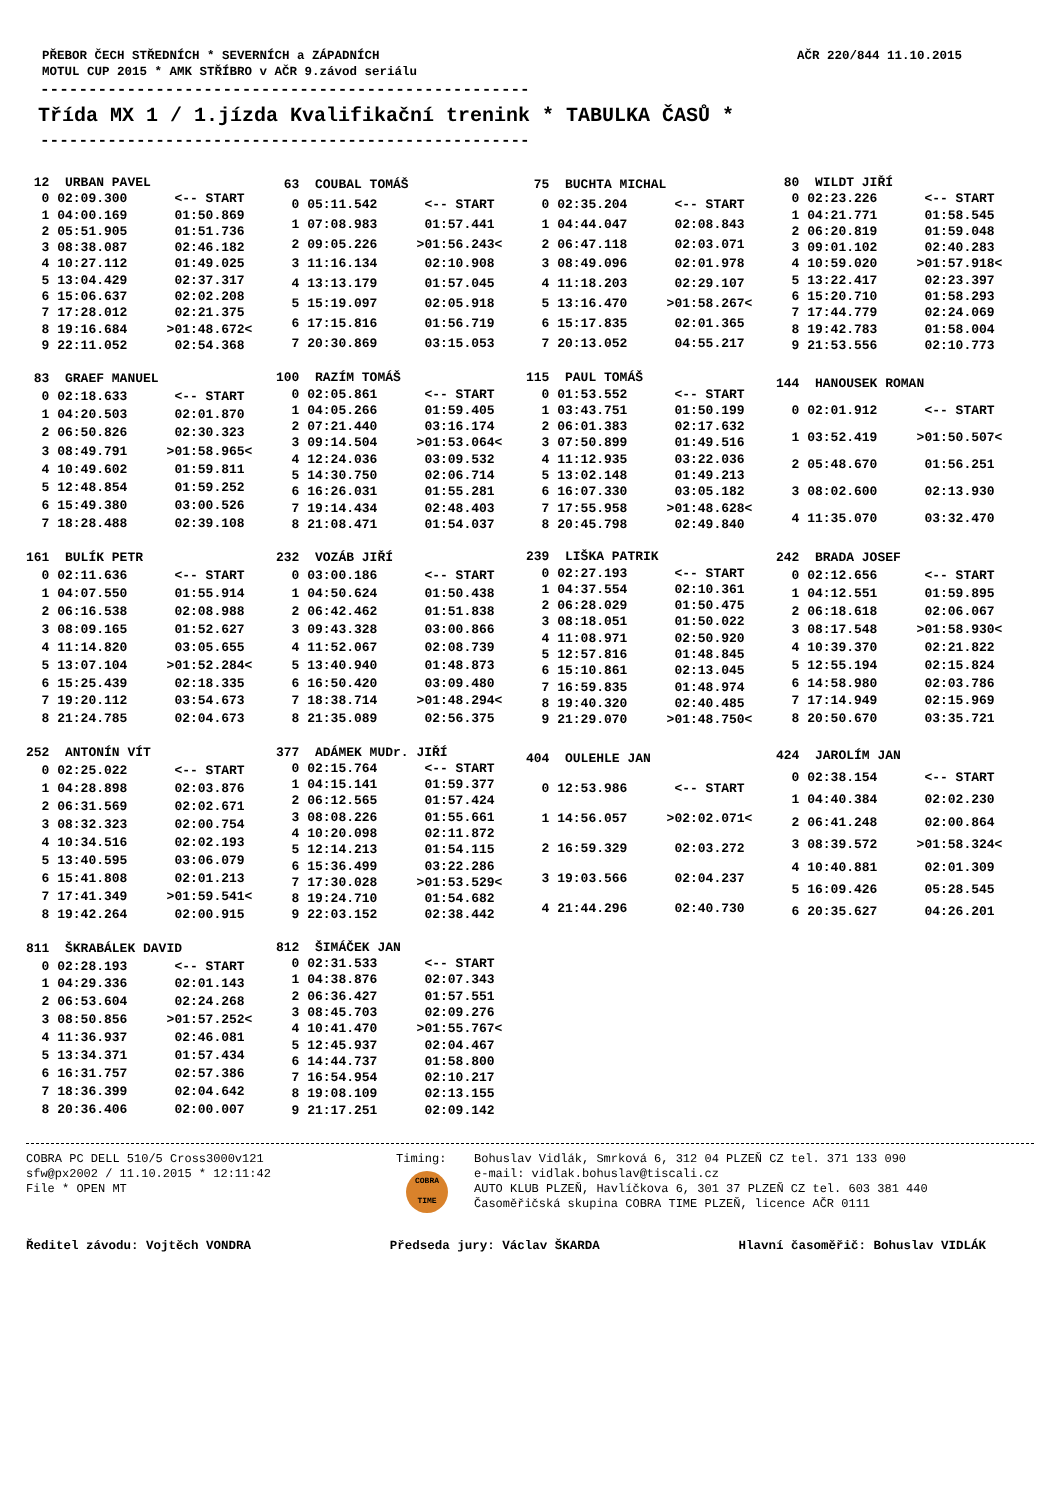PŘEBOR ČECH STŘEDNÍCH * SEVERNÍCH a ZÁPADNÍCH
MOTUL CUP 2015 * AMK STŘÍBRO v AČR 9.závod seriálu AČR 220/844 11.10.2015
---------------------------------------------------
Třída MX 1 / 1.jízda Kvalifikační trenink * TABULKA ČASŮ *
---------------------------------------------------
| 12 URBAN PAVEL | |
| --- | --- |
| 0 02:09.300 | <-- START |
| 1 04:00.169 | 01:50.869 |
| 2 05:51.905 | 01:51.736 |
| 3 08:38.087 | 02:46.182 |
| 4 10:27.112 | 01:49.025 |
| 5 13:04.429 | 02:37.317 |
| 6 15:06.637 | 02:02.208 |
| 7 17:28.012 | 02:21.375 |
| 8 19:16.684 | >01:48.672< |
| 9 22:11.052 | 02:54.368 |
| 63 COUBAL TOMÁŠ | |
| --- | --- |
| 0 05:11.542 | <-- START |
| 1 07:08.983 | 01:57.441 |
| 2 09:05.226 | >01:56.243< |
| 3 11:16.134 | 02:10.908 |
| 4 13:13.179 | 01:57.045 |
| 5 15:19.097 | 02:05.918 |
| 6 17:15.816 | 01:56.719 |
| 7 20:30.869 | 03:15.053 |
| 75 BUCHTA MICHAL | |
| --- | --- |
| 0 02:35.204 | <-- START |
| 1 04:44.047 | 02:08.843 |
| 2 06:47.118 | 02:03.071 |
| 3 08:49.096 | 02:01.978 |
| 4 11:18.203 | 02:29.107 |
| 5 13:16.470 | >01:58.267< |
| 6 15:17.835 | 02:01.365 |
| 7 20:13.052 | 04:55.217 |
| 80 WILDT JIŘÍ | |
| --- | --- |
| 0 02:23.226 | <-- START |
| 1 04:21.771 | 01:58.545 |
| 2 06:20.819 | 01:59.048 |
| 3 09:01.102 | 02:40.283 |
| 4 10:59.020 | >01:57.918< |
| 5 13:22.417 | 02:23.397 |
| 6 15:20.710 | 01:58.293 |
| 7 17:44.779 | 02:24.069 |
| 8 19:42.783 | 01:58.004 |
| 9 21:53.556 | 02:10.773 |
| 83 GRAEF MANUEL | |
| --- | --- |
| 0 02:18.633 | <-- START |
| 1 04:20.503 | 02:01.870 |
| 2 06:50.826 | 02:30.323 |
| 3 08:49.791 | >01:58.965< |
| 4 10:49.602 | 01:59.811 |
| 5 12:48.854 | 01:59.252 |
| 6 15:49.380 | 03:00.526 |
| 7 18:28.488 | 02:39.108 |
| 100 RAZÍM TOMÁŠ | |
| --- | --- |
| 0 02:05.861 | <-- START |
| 1 04:05.266 | 01:59.405 |
| 2 07:21.440 | 03:16.174 |
| 3 09:14.504 | >01:53.064< |
| 4 12:24.036 | 03:09.532 |
| 5 14:30.750 | 02:06.714 |
| 6 16:26.031 | 01:55.281 |
| 7 19:14.434 | 02:48.403 |
| 8 21:08.471 | 01:54.037 |
| 115 PAUL TOMÁŠ | |
| --- | --- |
| 0 01:53.552 | <-- START |
| 1 03:43.751 | 01:50.199 |
| 2 06:01.383 | 02:17.632 |
| 3 07:50.899 | 01:49.516 |
| 4 11:12.935 | 03:22.036 |
| 5 13:02.148 | 01:49.213 |
| 6 16:07.330 | 03:05.182 |
| 7 17:55.958 | >01:48.628< |
| 8 20:45.798 | 02:49.840 |
| 144 HANOUSEK ROMAN | |
| --- | --- |
| 0 02:01.912 | <-- START |
| 1 03:52.419 | >01:50.507< |
| 2 05:48.670 | 01:56.251 |
| 3 08:02.600 | 02:13.930 |
| 4 11:35.070 | 03:32.470 |
| 161 BULÍK PETR | |
| --- | --- |
| 0 02:11.636 | <-- START |
| 1 04:07.550 | 01:55.914 |
| 2 06:16.538 | 02:08.988 |
| 3 08:09.165 | 01:52.627 |
| 4 11:14.820 | 03:05.655 |
| 5 13:07.104 | >01:52.284< |
| 6 15:25.439 | 02:18.335 |
| 7 19:20.112 | 03:54.673 |
| 8 21:24.785 | 02:04.673 |
| 232 VOZÁB JIŘÍ | |
| --- | --- |
| 0 03:00.186 | <-- START |
| 1 04:50.624 | 01:50.438 |
| 2 06:42.462 | 01:51.838 |
| 3 09:43.328 | 03:00.866 |
| 4 11:52.067 | 02:08.739 |
| 5 13:40.940 | 01:48.873 |
| 6 16:50.420 | 03:09.480 |
| 7 18:38.714 | >01:48.294< |
| 8 21:35.089 | 02:56.375 |
| 239 LIŠKA PATRIK | |
| --- | --- |
| 0 02:27.193 | <-- START |
| 1 04:37.554 | 02:10.361 |
| 2 06:28.029 | 01:50.475 |
| 3 08:18.051 | 01:50.022 |
| 4 11:08.971 | 02:50.920 |
| 5 12:57.816 | 01:48.845 |
| 6 15:10.861 | 02:13.045 |
| 7 16:59.835 | 01:48.974 |
| 8 19:40.320 | 02:40.485 |
| 9 21:29.070 | >01:48.750< |
| 242 BRADA JOSEF | |
| --- | --- |
| 0 02:12.656 | <-- START |
| 1 04:12.551 | 01:59.895 |
| 2 06:18.618 | 02:06.067 |
| 3 08:17.548 | >01:58.930< |
| 4 10:39.370 | 02:21.822 |
| 5 12:55.194 | 02:15.824 |
| 6 14:58.980 | 02:03.786 |
| 7 17:14.949 | 02:15.969 |
| 8 20:50.670 | 03:35.721 |
| 252 ANTONÍN VÍT | |
| --- | --- |
| 0 02:25.022 | <-- START |
| 1 04:28.898 | 02:03.876 |
| 2 06:31.569 | 02:02.671 |
| 3 08:32.323 | 02:00.754 |
| 4 10:34.516 | 02:02.193 |
| 5 13:40.595 | 03:06.079 |
| 6 15:41.808 | 02:01.213 |
| 7 17:41.349 | >01:59.541< |
| 8 19:42.264 | 02:00.915 |
| 377 ADÁMEK MUDr. JIŘÍ | |
| --- | --- |
| 0 02:15.764 | <-- START |
| 1 04:15.141 | 01:59.377 |
| 2 06:12.565 | 01:57.424 |
| 3 08:08.226 | 01:55.661 |
| 4 10:20.098 | 02:11.872 |
| 5 12:14.213 | 01:54.115 |
| 6 15:36.499 | 03:22.286 |
| 7 17:30.028 | >01:53.529< |
| 8 19:24.710 | 01:54.682 |
| 9 22:03.152 | 02:38.442 |
| 404 OULEHLE JAN | |
| --- | --- |
| 0 12:53.986 | <-- START |
| 1 14:56.057 | >02:02.071< |
| 2 16:59.329 | 02:03.272 |
| 3 19:03.566 | 02:04.237 |
| 4 21:44.296 | 02:40.730 |
| 424 JAROLÍM JAN | |
| --- | --- |
| 0 02:38.154 | <-- START |
| 1 04:40.384 | 02:02.230 |
| 2 06:41.248 | 02:00.864 |
| 3 08:39.572 | >01:58.324< |
| 4 10:40.881 | 02:01.309 |
| 5 16:09.426 | 05:28.545 |
| 6 20:35.627 | 04:26.201 |
| 811 ŠKRABÁLEK DAVID | |
| --- | --- |
| 0 02:28.193 | <-- START |
| 1 04:29.336 | 02:01.143 |
| 2 06:53.604 | 02:24.268 |
| 3 08:50.856 | >01:57.252< |
| 4 11:36.937 | 02:46.081 |
| 5 13:34.371 | 01:57.434 |
| 6 16:31.757 | 02:57.386 |
| 7 18:36.399 | 02:04.642 |
| 8 20:36.406 | 02:00.007 |
| 812 ŠIMÁČEK JAN | |
| --- | --- |
| 0 02:31.533 | <-- START |
| 1 04:38.876 | 02:07.343 |
| 2 06:36.427 | 01:57.551 |
| 3 08:45.703 | 02:09.276 |
| 4 10:41.470 | >01:55.767< |
| 5 12:45.937 | 02:04.467 |
| 6 14:44.737 | 01:58.800 |
| 7 16:54.954 | 02:10.217 |
| 8 19:08.109 | 02:13.155 |
| 9 21:17.251 | 02:09.142 |
COBRA PC DELL 510/5 Cross3000v121
sfw@px2002 / 11.10.2015 * 12:11:42
File * OPEN MT
Timing:
COBRA
TIME
Bohuslav Vidlák, Smrková 6, 312 04 PLZEŇ CZ tel. 371 133 090
e-mail: vidlak.bohuslav@tiscali.cz
AUTO KLUB PLZEŇ, Havlíčkova 6, 301 37 PLZEŇ CZ tel. 603 381 440
Časoměřičská skupina COBRA TIME PLZEŇ, licence AČR 0111
Ředitel závodu: Vojtěch VONDRA Předseda jury: Václav ŠKARDA Hlavní časoměřič: Bohuslav VIDLÁK